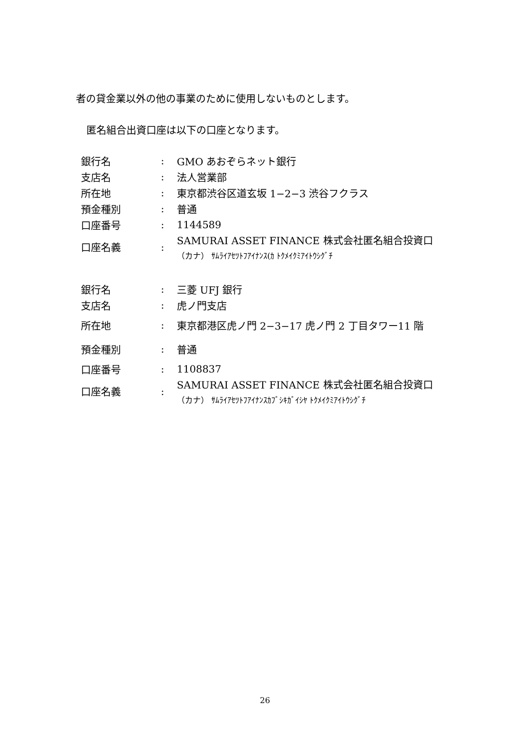者の貸金業以外の他の事業のために使用しないものとします。
匿名組合出資口座は以下の口座となります。
| 銀行名 | : | GMO あおぞらネット銀行 |
| 支店名 | : | 法人営業部 |
| 所在地 | : | 東京都渋谷区道玄坂 1−2−3 渋谷フクラス |
| 預金種別 | : | 普通 |
| 口座番号 | : | 1144589 |
| 口座名義 | : | SAMURAI ASSET FINANCE 株式会社匿名組合投資口 （カナ） ｻﾑﾗｲｱｾﾂﾄﾌｱｲﾅﾝｽ(ｶ ﾄｸﾒｲｸﾐｱｲﾄｳｼｸﾞﾁ |
| 銀行名 | : | 三菱 UFJ 銀行 |
| 支店名 | : | 虎ノ門支店 |
| 所在地 | : | 東京都港区虎ノ門 2−3−17 虎ノ門 2 丁目タワー11 階 |
| 預金種別 | : | 普通 |
| 口座番号 | : | 1108837 |
| 口座名義 | : | SAMURAI ASSET FINANCE 株式会社匿名組合投資口 （カナ） ｻﾑﾗｲｱｾﾂﾄﾌｱｲﾅﾝｽｶﾌﾞｼｷｶﾞｲｼﾔ ﾄｸﾒｲｸﾐｱｲﾄｳｼｸﾞﾁ |
26